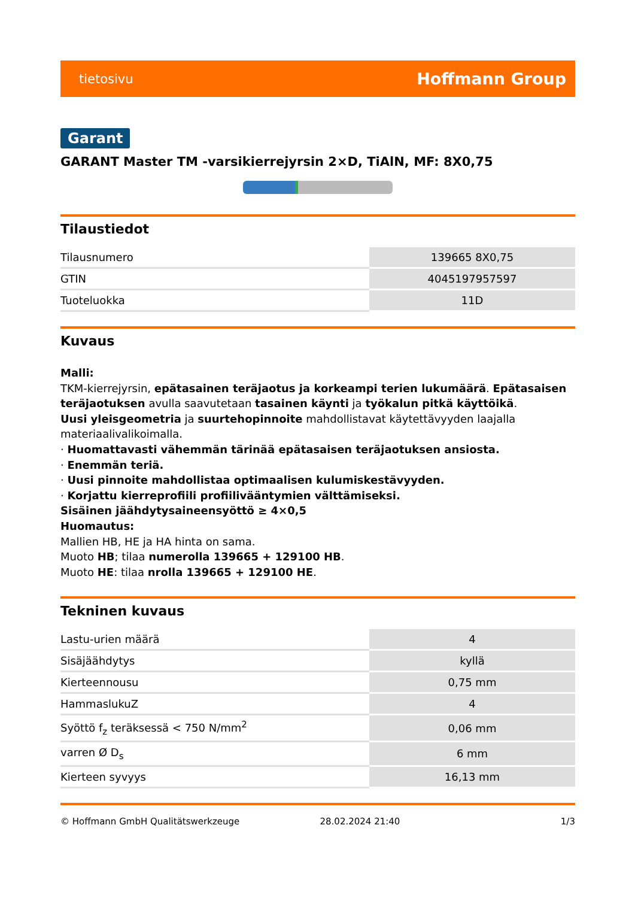tietosivu Hoffmann Group
Garant
GARANT Master TM -varsikierrejyrsin 2×D, TiAlN, MF: 8X0,75
Tilaustiedot
| Tilausnumero | 139665 8X0,75 |
| GTIN | 4045197957597 |
| Tuoteluokka | 11D |
Kuvaus
Malli:
TKM-kierrejyrsin, epätasainen teräjaotus ja korkeampi terien lukumäärä. Epätasaisen teräjaotuksen avulla saavutetaan tasainen käynti ja työkalun pitkä käyttöikä.
Uusi yleisgeometria ja suurtehopinnoite mahdollistavat käytettävyyden laajalla materiaalivalikoimalla.
· Huomattavasti vähemmän tärinää epätasaisen teräjaotuksen ansiosta.
· Enemmän teriä.
· Uusi pinnoite mahdollistaa optimaalisen kulumiskestävyyden.
· Korjattu kierreprofiili profiilivääntymien välttämiseksi.
Sisäinen jäähdytysaineensyöttö ≥ 4×0,5
Huomautus:
Mallien HB, HE ja HA hinta on sama.
Muoto HB; tilaa numerolla 139665 + 129100 HB.
Muoto HE: tilaa nrolla 139665 + 129100 HE.
Tekninen kuvaus
| Lastu-urien määrä | 4 |
| Sisäjäähdytys | kyllä |
| Kierteennousu | 0,75 mm |
| HammaslukuZ | 4 |
| Syöttö f<sub>z</sub> teräksessä < 750 N/mm<sup>2</sup> | 0,06 mm |
| varren Ø D<sub>s</sub> | 6 mm |
| Kierteen syvyys | 16,13 mm |
© Hoffmann GmbH Qualitätswerkzeuge 28.02.2024 21:40 1/3